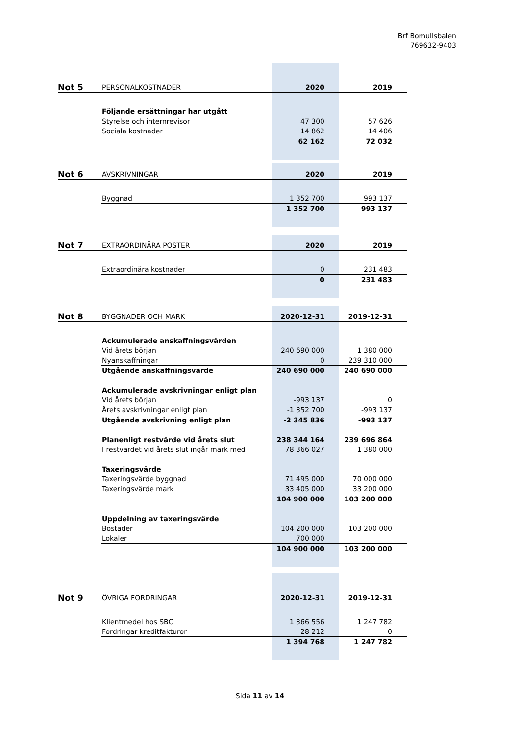Brf Bomullsbalen
769632-9403
| Not 5 | PERSONALKOSTNADER | 2020 | 2019 |
| | Följande ersättningar har utgått | | |
| | Styrelse och internrevisor | 47 300 | 57 626 |
| | Sociala kostnader | 14 862 | 14 406 |
| | | 62 162 | 72 032 |
| Not 6 | AVSKRIVNINGAR | 2020 | 2019 |
| | Byggnad | 1 352 700 | 993 137 |
| | | 1 352 700 | 993 137 |
| Not 7 | EXTRAORDINÄRA POSTER | 2020 | 2019 |
| | Extraordinära kostnader | 0 | 231 483 |
| | | 0 | 231 483 |
| Not 8 | BYGGNADER OCH MARK | 2020-12-31 | 2019-12-31 |
| | Ackumulerade anskaffningsvärden | | |
| | Vid årets början | 240 690 000 | 1 380 000 |
| | Nyanskaffningar | 0 | 239 310 000 |
| | Utgående anskaffningsvärde | 240 690 000 | 240 690 000 |
| | Ackumulerade avskrivningar enligt plan | | |
| | Vid årets början | -993 137 | 0 |
| | Årets avskrivningar enligt plan | -1 352 700 | -993 137 |
| | Utgående avskrivning enligt plan | -2 345 836 | -993 137 |
| | Planenligt restvärde vid årets slut | 238 344 164 | 239 696 864 |
| | I restvärdet vid årets slut ingår mark med | 78 366 027 | 1 380 000 |
| | Taxeringsvärde | | |
| | Taxeringsvärde byggnad | 71 495 000 | 70 000 000 |
| | Taxeringsvärde mark | 33 405 000 | 33 200 000 |
| | | 104 900 000 | 103 200 000 |
| | Uppdelning av taxeringsvärde | | |
| | Bostäder | 104 200 000 | 103 200 000 |
| | Lokaler | 700 000 | |
| | | 104 900 000 | 103 200 000 |
| Not 9 | ÖVRIGA FORDRINGAR | 2020-12-31 | 2019-12-31 |
| | Klientmedel hos SBC | 1 366 556 | 1 247 782 |
| | Fordringar kreditfakturor | 28 212 | 0 |
| | | 1 394 768 | 1 247 782 |
Sida 11 av 14